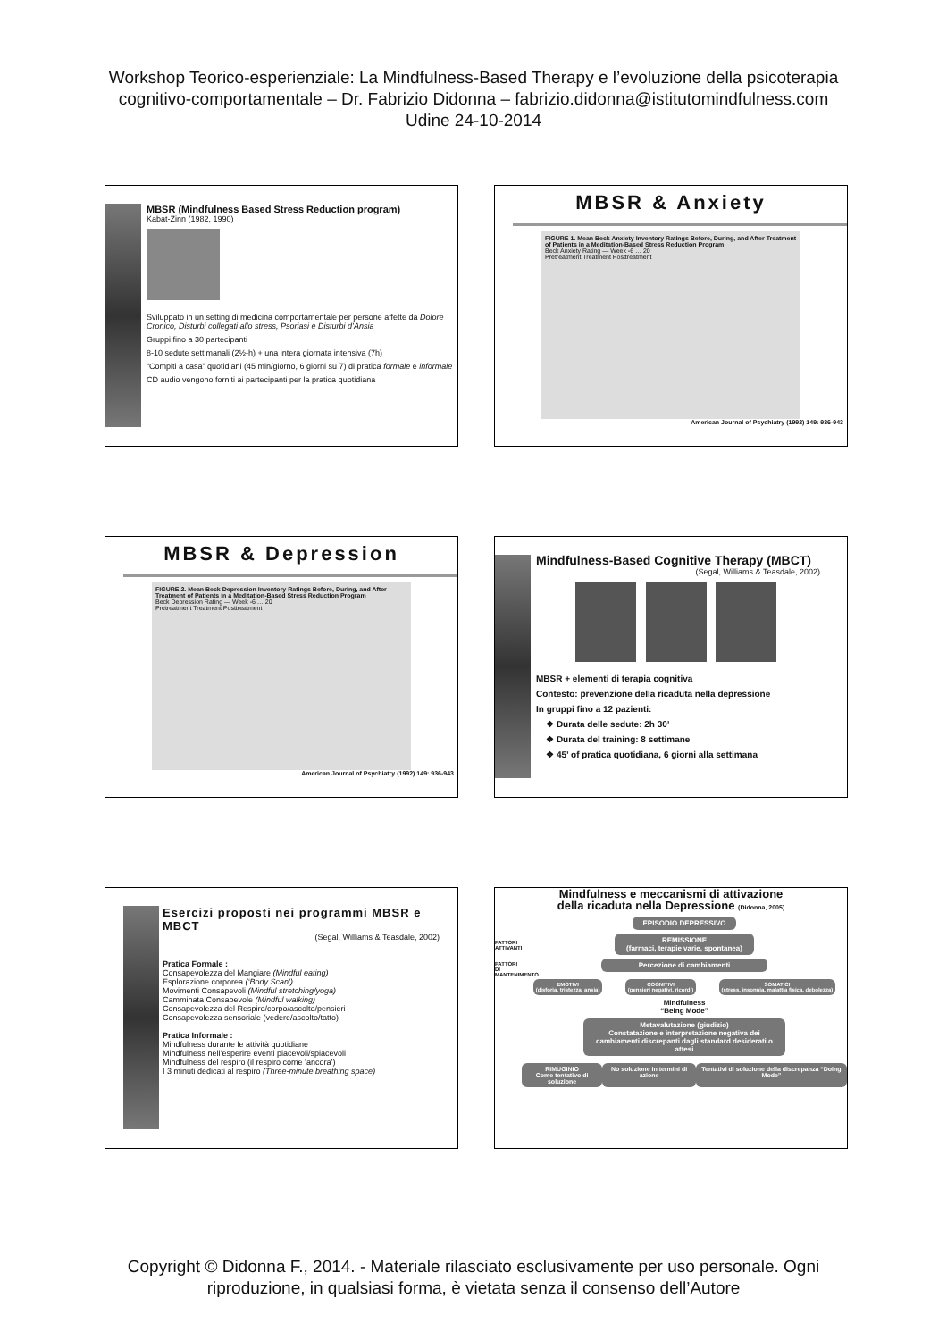Workshop Teorico-esperienziale: La Mindfulness-Based Therapy e l’evoluzione della psicoterapia
cognitivo-comportamentale – Dr. Fabrizio Didonna – fabrizio.didonna@istitutomindfulness.com
Udine 24-10-2014
MBSR (Mindfulness Based Stress Reduction program)
Kabat-Zinn (1982, 1990)
Sviluppato in un setting di medicina comportamentale per persone affette da Dolore Cronico, Disturbi collegati allo stress, Psoriasi e Disturbi d’Ansia
Gruppi fino a 30 partecipanti
8-10 sedute settimanali (2½-h) + una intera giornata intensiva (7h)
“Compiti a casa” quotidiani (45 min/giorno, 6 giorni su 7) di pratica formale e informale
CD audio vengono forniti ai partecipanti per la pratica quotidiana
MBSR & Anxiety
FIGURE 1. Mean Beck Anxiety Inventory Ratings Before, During, and After Treatment of Patients in a Meditation-Based Stress Reduction Program
Beck Anxiety Rating — Week -6 … 20
Pretreatment Treatment Posttreatment
American Journal of Psychiatry (1992) 149: 936-943
MBSR & Depression
FIGURE 2. Mean Beck Depression Inventory Ratings Before, During, and After Treatment of Patients in a Meditation-Based Stress Reduction Program
Beck Depression Rating — Week -6 … 20
Pretreatment Treatment Posttreatment
American Journal of Psychiatry (1992) 149: 936-943
Mindfulness-Based Cognitive Therapy (MBCT)
(Segal, Williams & Teasdale, 2002)
MBSR + elementi di terapia cognitiva
Contesto: prevenzione della ricaduta nella depressione
In gruppi fino a 12 pazienti:
❖ Durata delle sedute: 2h 30’
❖ Durata del training: 8 settimane
❖ 45’ of pratica quotidiana, 6 giorni alla settimana
Esercizi proposti nei programmi MBSR e MBCT
(Segal, Williams & Teasdale, 2002)
Pratica Formale :
Consapevolezza del Mangiare (Mindful eating)
Esplorazione corporea (‘Body Scan’)
Movimenti Consapevoli (Mindful stretching/yoga)
Camminata Consapevole (Mindful walking)
Consapevolezza del Respiro/corpo/ascolto/pensieri
Consapevolezza sensoriale (vedere/ascolto/tatto)
Pratica Informale :
Mindfulness durante le attività quotidiane
Mindfulness nell’esperire eventi piacevoli/spiacevoli
Mindfulness del respiro (il respiro come ‘ancora’)
I 3 minuti dedicati al respiro (Three-minute breathing space)
Mindfulness e meccanismi di attivazione
della ricaduta nella Depressione (Didonna, 2005)
FATTORI ATTIVANTI
FATTORI DI MANTENIMENTO
EPISODIO DEPRESSIVO
REMISSIONE
(farmaci, terapie varie, spontanea)
Percezione di cambiamenti
EMOTIVI
(disforia, tristezza, ansia)
COGNITIVI
(pensieri negativi, ricordi)
SOMATICI
(stress, insonnia, malattia fisica, debolezza)
Mindfulness
“Being Mode”
Metavalutazione (giudizio)
Constatazione e interpretazione negativa dei cambiamenti discrepanti dagli standard desiderati o attesi
RIMUGINIO
Come tentativo di soluzione
No soluzione In termini di azione
Tentativi di soluzione della discrepanza “Doing Mode”
Copyright © Didonna F., 2014. - Materiale rilasciato esclusivamente per uso personale. Ogni
riproduzione, in qualsiasi forma, è vietata senza il consenso dell’Autore